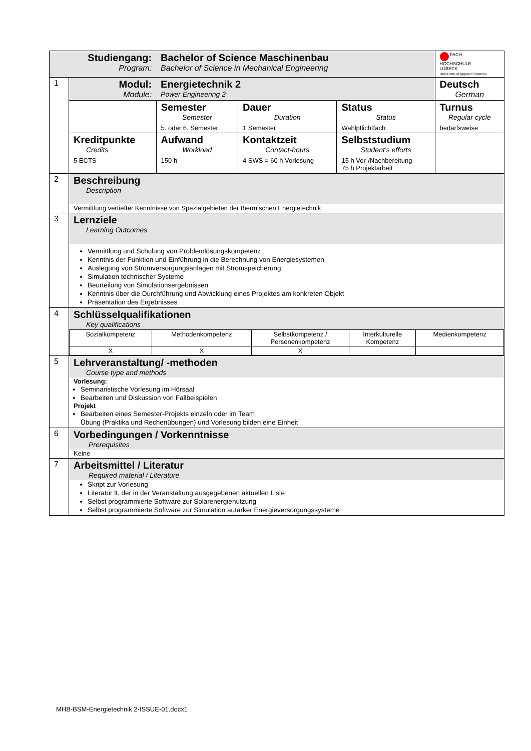| Studiengang: Program: | | Bachelor of Science Maschinenbau Bachelor of Science in Mechanical Engineering | | | FACH HOCHSCHULE LÜBECK University of Applied Sciences |
| 1 | Modul: Module: | Energietechnik 2 Power Engineering 2 | | | Deutsch German |
| | | Semester Semester 5. oder 6. Semester | Dauer Duration 1 Semester | Status Status Wahlpflichtfach | Turnus Regular cycle bedarfsweise |
| | Kreditpunkte Credits 5 ECTS | Aufwand Workload 150 h | Kontaktzeit Contact-hours 4 SWS = 60 h Vorlesung | Selbststudium Student’s efforts 15 h Vor-/Nachbereitung 75 h Projektarbeit | |
| 2 | Beschreibung Description Vermittlung vertiefter Kenntnisse von Spezialgebieten der thermischen Energietechnik |
| 3 | Lernziele Learning Outcomes Vermittlung und Schulung von Problemlösungskompetenz Kenntnis der Funktion und Einführung in die Berechnung von Energiesystemen Auslegung von Stromversorgungsanlagen mit Stromspeicherung Simulation technischer Systeme Beurteilung von Simulationsergebnissen Kenntnis über die Durchführung und Abwicklung eines Projektes am konkreten Objekt Präsentation des Ergebnisses |
| 4 | Schlüsselqualifikationen Key qualifications / Sozialkompetenz / Methodenkompetenz / Selbstkompetenz / Personenkompetenz / Interkulturelle Kompetenz / Medienkompetenz / / X / X / X / / / |
| 5 | Lehrveranstaltung/ -methoden Course type and methods Vorlesung: Seminaristische Vorlesung im Hörsaal Bearbeiten und Diskussion von Fallbeispielen Projekt Bearbeiten eines Semester-Projekts einzeln oder im Team Übung (Praktika und Rechenübungen) und Vorlesung bilden eine Einheit |
| 6 | Vorbedingungen / Vorkenntnisse Prerequisites Keine |
| 7 | Arbeitsmittel / Literatur Required material / Literature Skript zur Vorlesung Literatur lt. der in der Veranstaltung ausgegebenen aktuellen Liste Selbst programmierte Software zur Solarenergienutzung Selbst programmierte Software zur Simulation autarker Energieversorgungssysteme |
MHB-BSM-Energietechnik 2-ISSUE-01.docx1